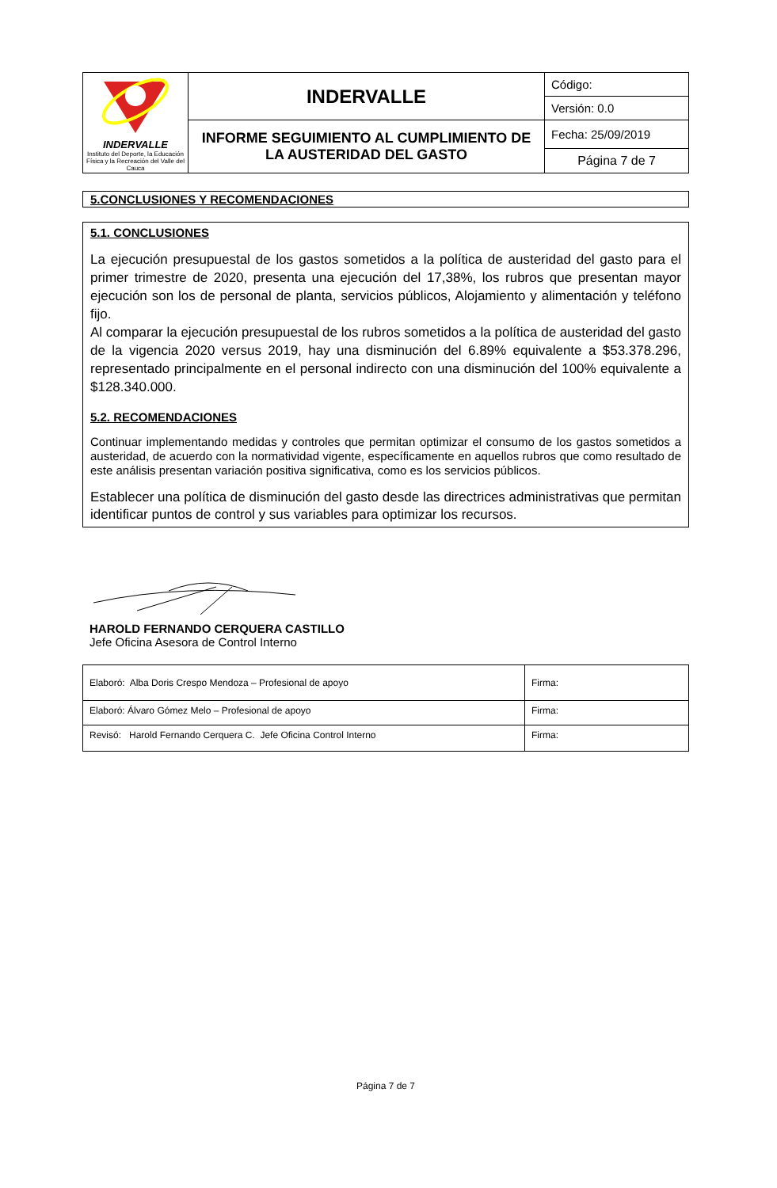| INDERVALLE Instituto del Deporte, la Educación Física y la Recreación del Valle del Cauca | INDERVALLE | Código: |
| | | Versión: 0.0 |
| | INFORME SEGUIMIENTO AL CUMPLIMIENTO DE LA AUSTERIDAD DEL GASTO | Fecha: 25/09/2019 |
| | | Página 7 de 7 |
5.CONCLUSIONES Y RECOMENDACIONES
5.1. CONCLUSIONES
La ejecución presupuestal de los gastos sometidos a la política de austeridad del gasto para el primer trimestre de 2020, presenta una ejecución del 17,38%, los rubros que presentan mayor ejecución son los de personal de planta, servicios públicos, Alojamiento y alimentación y teléfono fijo.
Al comparar la ejecución presupuestal de los rubros sometidos a la política de austeridad del gasto de la vigencia 2020 versus 2019, hay una disminución del 6.89% equivalente a $53.378.296, representado principalmente en el personal indirecto con una disminución del 100% equivalente a $128.340.000.
5.2. RECOMENDACIONES
Continuar implementando medidas y controles que permitan optimizar el consumo de los gastos sometidos a austeridad, de acuerdo con la normatividad vigente, específicamente en aquellos rubros que como resultado de este análisis presentan variación positiva significativa, como es los servicios públicos.
Establecer una política de disminución del gasto desde las directrices administrativas que permitan identificar puntos de control y sus variables para optimizar los recursos.
HAROLD FERNANDO CERQUERA CASTILLO
Jefe Oficina Asesora de Control Interno
| Elaboró: Alba Doris Crespo Mendoza – Profesional de apoyo | Firma: |
| Elaboró: Álvaro Gómez Melo – Profesional de apoyo | Firma: |
| Revisó: Harold Fernando Cerquera C. Jefe Oficina Control Interno | Firma: |
Página 7 de 7